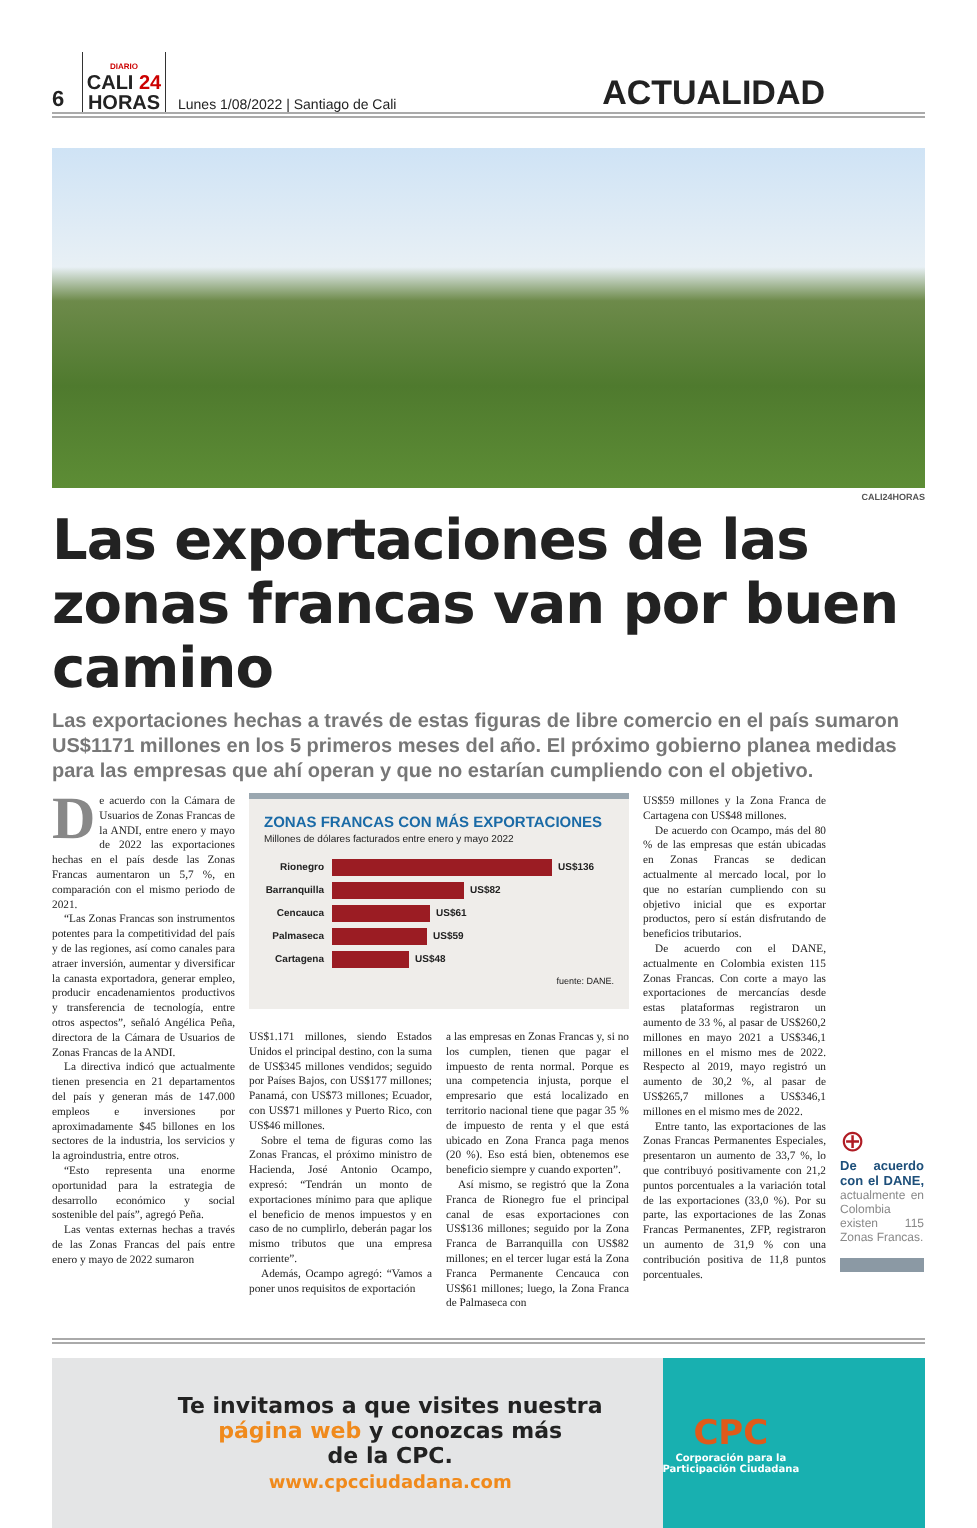6
DIARIO
CALI 24
HORAS
Lunes 1/08/2022 | Santiago de Cali
ACTUALIDAD
CALI24HORAS
Las exportaciones de las zonas francas van por buen camino
Las exportaciones hechas a través de estas figuras de libre comercio en el país sumaron US$1171 millones en los 5 primeros meses del año. El próximo gobierno planea medidas para las empresas que ahí operan y que no estarían cumpliendo con el objetivo.
De acuerdo con la Cámara de Usuarios de Zonas Francas de la ANDI, entre enero y mayo de 2022 las exportaciones hechas en el país desde las Zonas Francas aumentaron un 5,7 %, en comparación con el mismo periodo de 2021.
“Las Zonas Francas son instrumentos potentes para la competitividad del país y de las regiones, así como canales para atraer inversión, aumentar y diversificar la canasta exportadora, generar empleo, producir encadenamientos productivos y transferencia de tecnología, entre otros aspectos”, señaló Angélica Peña, directora de la Cámara de Usuarios de Zonas Francas de la ANDI.
La directiva indicó que actualmente tienen presencia en 21 departamentos del país y generan más de 147.000 empleos e inversiones por aproximadamente $45 billones en los sectores de la industria, los servicios y la agroindustria, entre otros.
“Esto representa una enorme oportunidad para la estrategia de desarrollo económico y social sostenible del país”, agregó Peña.
Las ventas externas hechas a través de las Zonas Francas del país entre enero y mayo de 2022 sumaron
ZONAS FRANCAS CON MÁS EXPORTACIONES
Millones de dólares facturados entre enero y mayo 2022
Rionegro
US$136
Barranquilla
US$82
Cencauca
US$61
Palmaseca
US$59
Cartagena
US$48
fuente: DANE.
US$1.171 millones, siendo Estados Unidos el principal destino, con la suma de US$345 millones vendidos; seguido por Países Bajos, con US$177 millones; Panamá, con US$73 millones; Ecuador, con US$71 millones y Puerto Rico, con US$46 millones.
Sobre el tema de figuras como las Zonas Francas, el próximo ministro de Hacienda, José Antonio Ocampo, expresó: “Tendrán un monto de exportaciones mínimo para que aplique el beneficio de menos impuestos y en caso de no cumplirlo, deberán pagar los mismo tributos que una empresa corriente”.
Además, Ocampo agregó: “Vamos a poner unos requisitos de exportación
a las empresas en Zonas Francas y, si no los cumplen, tienen que pagar el impuesto de renta normal. Porque es una competencia injusta, porque el empresario que está localizado en territorio nacional tiene que pagar 35 % de impuesto de renta y el que está ubicado en Zona Franca paga menos (20 %). Eso está bien, obtenemos ese beneficio siempre y cuando exporten”.
Así mismo, se registró que la Zona Franca de Rionegro fue el principal canal de esas exportaciones con US$136 millones; seguido por la Zona Franca de Barranquilla con US$82 millones; en el tercer lugar está la Zona Franca Permanente Cencauca con US$61 millones; luego, la Zona Franca de Palmaseca con
US$59 millones y la Zona Franca de Cartagena con US$48 millones.
De acuerdo con Ocampo, más del 80 % de las empresas que están ubicadas en Zonas Francas se dedican actualmente al mercado local, por lo que no estarían cumpliendo con su objetivo inicial que es exportar productos, pero sí están disfrutando de beneficios tributarios.
De acuerdo con el DANE, actualmente en Colombia existen 115 Zonas Francas. Con corte a mayo las exportaciones de mercancías desde estas plataformas registraron un aumento de 33 %, al pasar de US$260,2 millones en mayo 2021 a US$346,1 millones en el mismo mes de 2022. Respecto al 2019, mayo registró un aumento de 30,2 %, al pasar de US$265,7 millones a US$346,1 millones en el mismo mes de 2022.
Entre tanto, las exportaciones de las Zonas Francas Permanentes Especiales, presentaron un aumento de 33,7 %, lo que contribuyó positivamente con 21,2 puntos porcentuales a la variación total de las exportaciones (33,0 %). Por su parte, las exportaciones de las Zonas Francas Permanentes, ZFP, registraron un aumento de 31,9 % con una contribución positiva de 11,8 puntos porcentuales.
⊕
De acuerdo con el DANE, actualmente en Colombia existen 115 Zonas Francas.
Te invitamos a que visites nuestra
página web y conozcas más
de la CPC.
www.cpcciudadana.com
CPC
Corporación para la
Participación Ciudadana